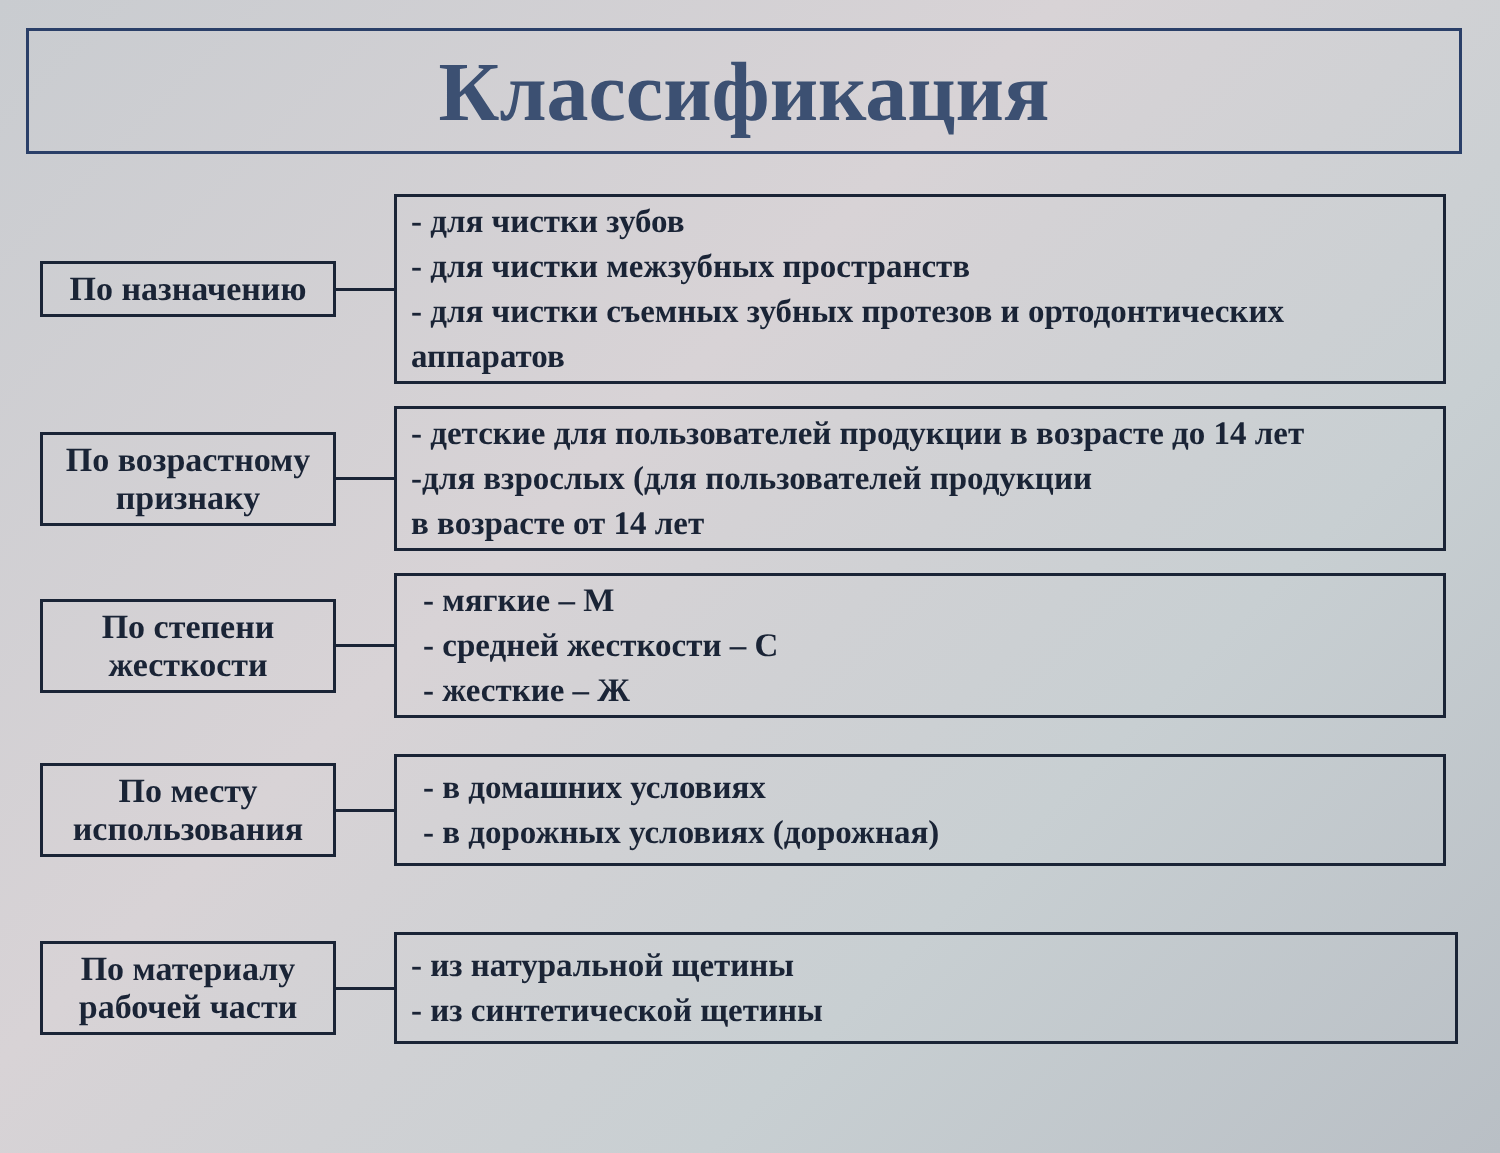Классификация
По назначению
- для чистки зубов
- для чистки межзубных пространств
- для чистки съемных зубных протезов и ортодонтических аппаратов
По возрастному признаку
- детские для пользователей продукции в возрасте до 14 лет
-для взрослых (для пользователей продукции
в возрасте от 14 лет
По степени жесткости
- мягкие – М
- средней жесткости – С
- жесткие – Ж
По месту использования
- в домашних условиях
- в дорожных условиях (дорожная)
По материалу рабочей части
- из натуральной щетины
- из синтетической щетины